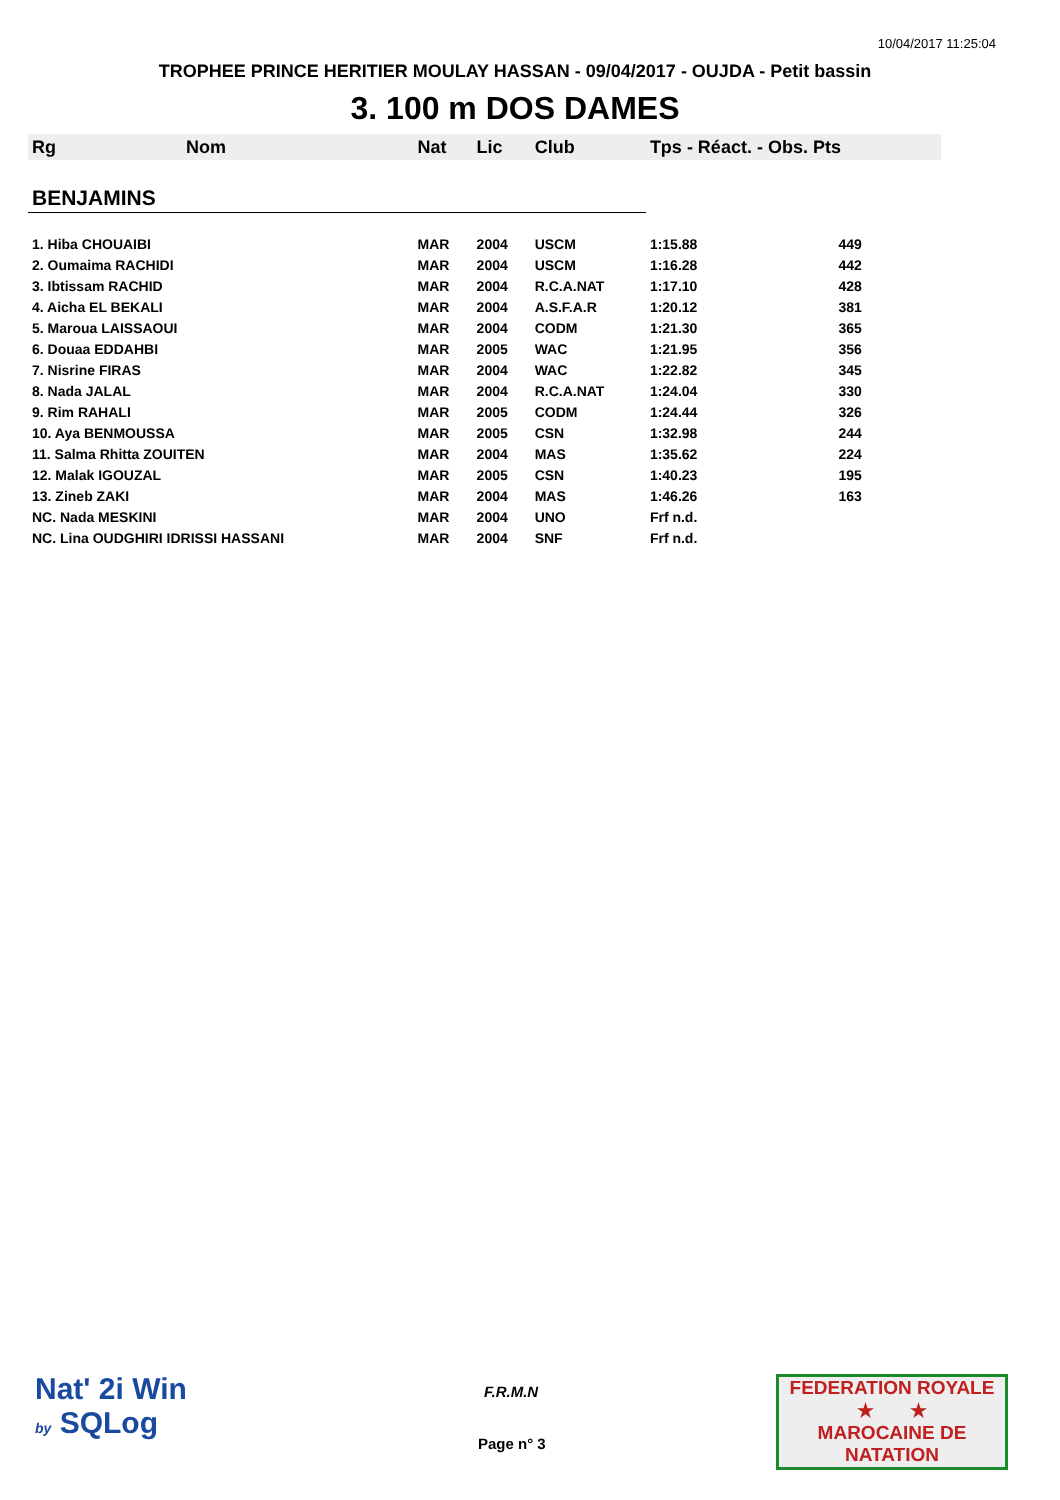10/04/2017 11:25:04
TROPHEE PRINCE HERITIER MOULAY HASSAN - 09/04/2017 - OUJDA - Petit bassin
3. 100 m DOS DAMES
| Rg | Nom | Nat | Lic | Club | Tps - Réact. - Obs. Pts | |
| --- | --- | --- | --- | --- | --- | --- |
| BENJAMINS | | | | | | |
| 1. Hiba CHOUAIBI | | MAR | 2004 | USCM | 1:15.88 | 449 |
| 2. Oumaima RACHIDI | | MAR | 2004 | USCM | 1:16.28 | 442 |
| 3. Ibtissam RACHID | | MAR | 2004 | R.C.A.NAT | 1:17.10 | 428 |
| 4. Aicha EL BEKALI | | MAR | 2004 | A.S.F.A.R | 1:20.12 | 381 |
| 5. Maroua LAISSAOUI | | MAR | 2004 | CODM | 1:21.30 | 365 |
| 6. Douaa EDDAHBI | | MAR | 2005 | WAC | 1:21.95 | 356 |
| 7. Nisrine FIRAS | | MAR | 2004 | WAC | 1:22.82 | 345 |
| 8. Nada JALAL | | MAR | 2004 | R.C.A.NAT | 1:24.04 | 330 |
| 9. Rim RAHALI | | MAR | 2005 | CODM | 1:24.44 | 326 |
| 10. Aya BENMOUSSA | | MAR | 2005 | CSN | 1:32.98 | 244 |
| 11. Salma Rhitta ZOUITEN | | MAR | 2004 | MAS | 1:35.62 | 224 |
| 12. Malak IGOUZAL | | MAR | 2005 | CSN | 1:40.23 | 195 |
| 13. Zineb ZAKI | | MAR | 2004 | MAS | 1:46.26 | 163 |
| NC. Nada MESKINI | | MAR | 2004 | UNO | Frf n.d. | |
| NC. Lina OUDGHIRI IDRISSI HASSANI | | MAR | 2004 | SNF | Frf n.d. | |
Nat' 2i Win
by SQLog
F.R.M.N
Page n° 3
FEDERATION ROYALE
★ ★
MAROCAINE DE NATATION